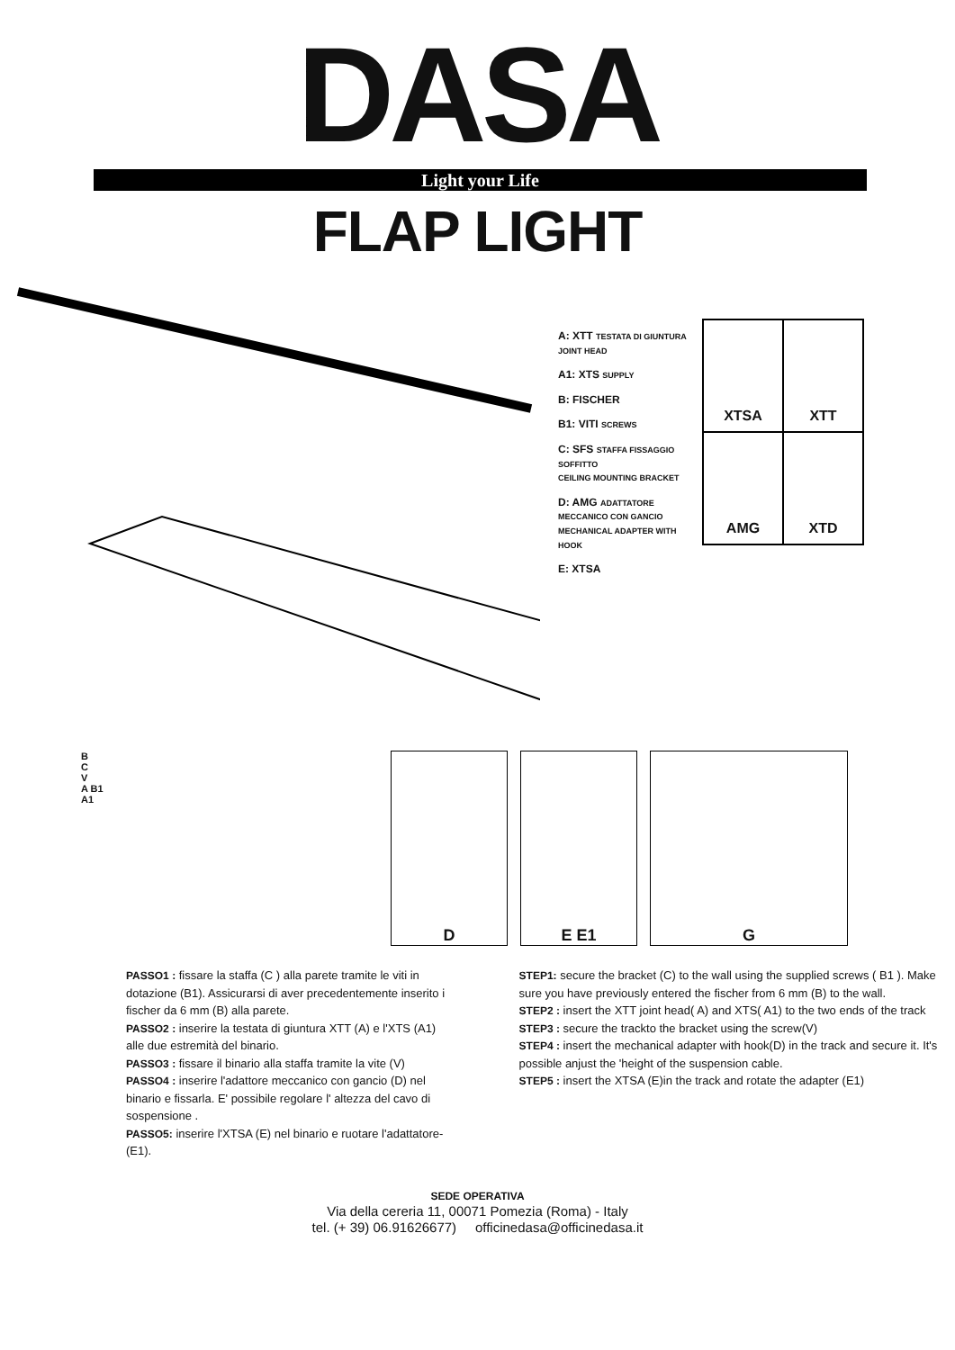DASA
Light your Life
FLAP LIGHT
A: XTT TESTATA DI GIUNTURA
JOINT HEAD
A1: XTS SUPPLY
B: FISCHER
B1: VITI SCREWS
C: SFS STAFFA FISSAGGIO SOFFITTO
CEILING MOUNTING BRACKET
D: AMG ADATTATORE MECCANICO CON GANCIO
MECHANICAL ADAPTER WITH HOOK
E: XTSA
XTSA
XTT
AMG
XTD
B
C
V
A B1
A1
D E E1 G
PASSO1 : fissare la staffa (C ) alla parete tramite le viti in dotazione (B1). Assicurarsi di aver precedentemente inserito i fischer da 6 mm (B) alla parete.
PASSO2 : inserire la testata di giuntura XTT (A) e l'XTS (A1) alle due estremità del binario.
PASSO3 : fissare il binario alla staffa tramite la vite (V)
PASSO4 : inserire l'adattore meccanico con gancio (D) nel binario e fissarla. E' possibile regolare l' altezza del cavo di sospensione .
PASSO5: inserire l'XTSA (E) nel binario e ruotare l'adattatore- (E1).
STEP1: secure the bracket (C) to the wall using the supplied screws ( B1 ). Make sure you have previously entered the fischer from 6 mm (B) to the wall.
STEP2 : insert the XTT joint head( A) and XTS( A1) to the two ends of the track
STEP3 : secure the trackto the bracket using the screw(V)
STEP4 : insert the mechanical adapter with hook(D) in the track and secure it. It's possible anjust the 'height of the suspension cable.
STEP5 : insert the XTSA (E)in the track and rotate the adapter (E1)
SEDE OPERATIVA
Via della cereria 11, 00071 Pomezia (Roma) - Italy
tel. (+ 39) 06.91626677) officinedasa@officinedasa.it